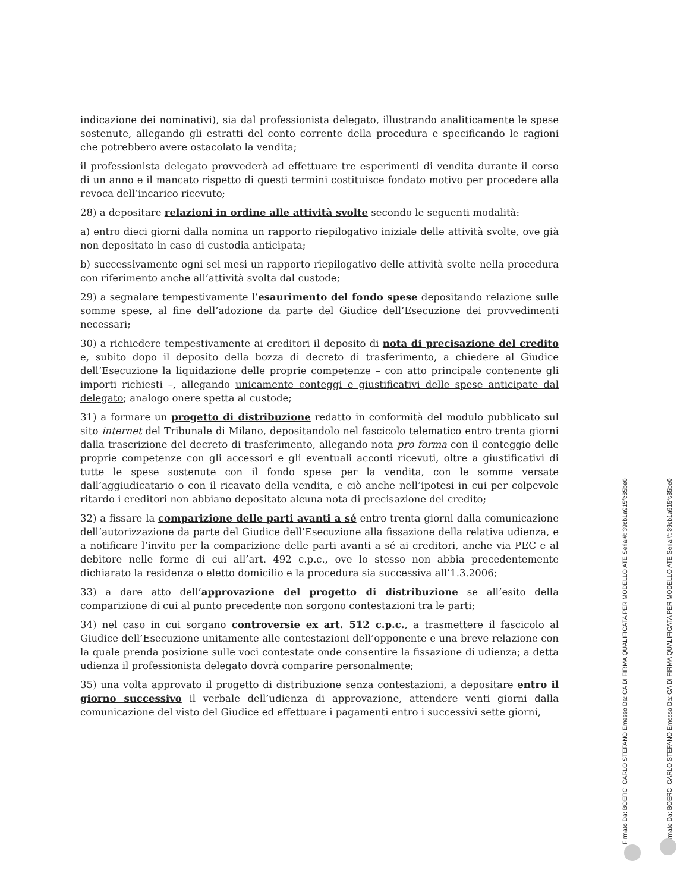indicazione dei nominativi), sia dal professionista delegato, illustrando analiticamente le spese sostenute, allegando gli estratti del conto corrente della procedura e specificando le ragioni che potrebbero avere ostacolato la vendita;
il professionista delegato provvederà ad effettuare tre esperimenti di vendita durante il corso di un anno e il mancato rispetto di questi termini costituisce fondato motivo per procedere alla revoca dell’incarico ricevuto;
28) a depositare relazioni in ordine alle attività svolte secondo le seguenti modalità:
a) entro dieci giorni dalla nomina un rapporto riepilogativo iniziale delle attività svolte, ove già non depositato in caso di custodia anticipata;
b) successivamente ogni sei mesi un rapporto riepilogativo delle attività svolte nella procedura con riferimento anche all’attività svolta dal custode;
29) a segnalare tempestivamente l’esaurimento del fondo spese depositando relazione sulle somme spese, al fine dell’adozione da parte del Giudice dell’Esecuzione dei provvedimenti necessari;
30) a richiedere tempestivamente ai creditori il deposito di nota di precisazione del credito e, subito dopo il deposito della bozza di decreto di trasferimento, a chiedere al Giudice dell’Esecuzione la liquidazione delle proprie competenze – con atto principale contenente gli importi richiesti –, allegando unicamente conteggi e giustificativi delle spese anticipate dal delegato; analogo onere spetta al custode;
31) a formare un progetto di distribuzione redatto in conformità del modulo pubblicato sul sito internet del Tribunale di Milano, depositandolo nel fascicolo telematico entro trenta giorni dalla trascrizione del decreto di trasferimento, allegando nota pro forma con il conteggio delle proprie competenze con gli accessori e gli eventuali acconti ricevuti, oltre a giustificativi di tutte le spese sostenute con il fondo spese per la vendita, con le somme versate dall’aggiudicatario o con il ricavato della vendita, e ciò anche nell’ipotesi in cui per colpevole ritardo i creditori non abbiano depositato alcuna nota di precisazione del credito;
32) a fissare la comparizione delle parti avanti a sé entro trenta giorni dalla comunicazione dell’autorizzazione da parte del Giudice dell’Esecuzione alla fissazione della relativa udienza, e a notificare l’invito per la comparizione delle parti avanti a sé ai creditori, anche via PEC e al debitore nelle forme di cui all’art. 492 c.p.c., ove lo stesso non abbia precedentemente dichiarato la residenza o eletto domicilio e la procedura sia successiva all’1.3.2006;
33) a dare atto dell’approvazione del progetto di distribuzione se all’esito della comparizione di cui al punto precedente non sorgono contestazioni tra le parti;
34) nel caso in cui sorgano controversie ex art. 512 c.p.c., a trasmettere il fascicolo al Giudice dell’Esecuzione unitamente alle contestazioni dell’opponente e una breve relazione con la quale prenda posizione sulle voci contestate onde consentire la fissazione di udienza; a detta udienza il professionista delegato dovrà comparire personalmente;
35) una volta approvato il progetto di distribuzione senza contestazioni, a depositare entro il giorno successivo il verbale dell’udienza di approvazione, attendere venti giorni dalla comunicazione del visto del Giudice ed effettuare i pagamenti entro i successivi sette giorni,
Firmato Da: BOERCI CARLO STEFANO Emesso Da: CA DI FIRMA QUALIFICATA PER MODELLO ATE Serial#: 39cb1a915fc85be0
Firmato Da: BOERCI CARLO STEFANO Emesso Da: CA DI FIRMA QUALIFICATA PER MODELLO ATE Serial#: 39cb1a915fc85be0